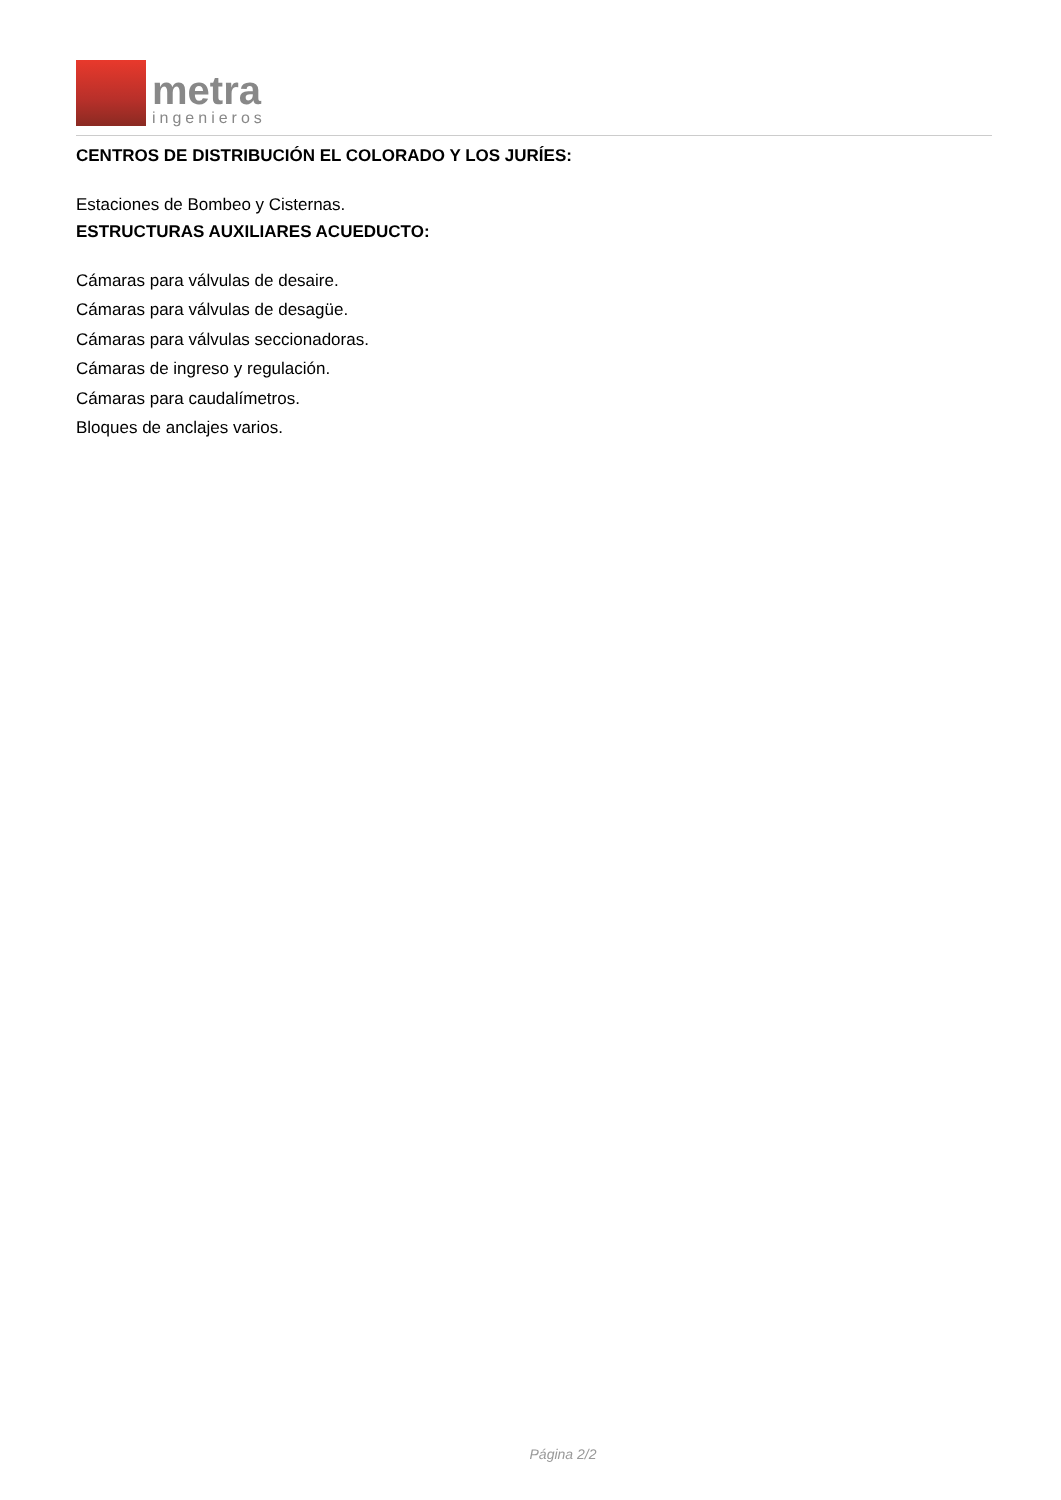metra
ingenieros
CENTROS DE DISTRIBUCIÓN EL COLORADO Y LOS JURÍES:
Estaciones de Bombeo y Cisternas.
ESTRUCTURAS AUXILIARES ACUEDUCTO:
Cámaras para válvulas de desaire.
Cámaras para válvulas de desagüe.
Cámaras para válvulas seccionadoras.
Cámaras de ingreso y regulación.
Cámaras para caudalímetros.
Bloques de anclajes varios.
Página 2/2